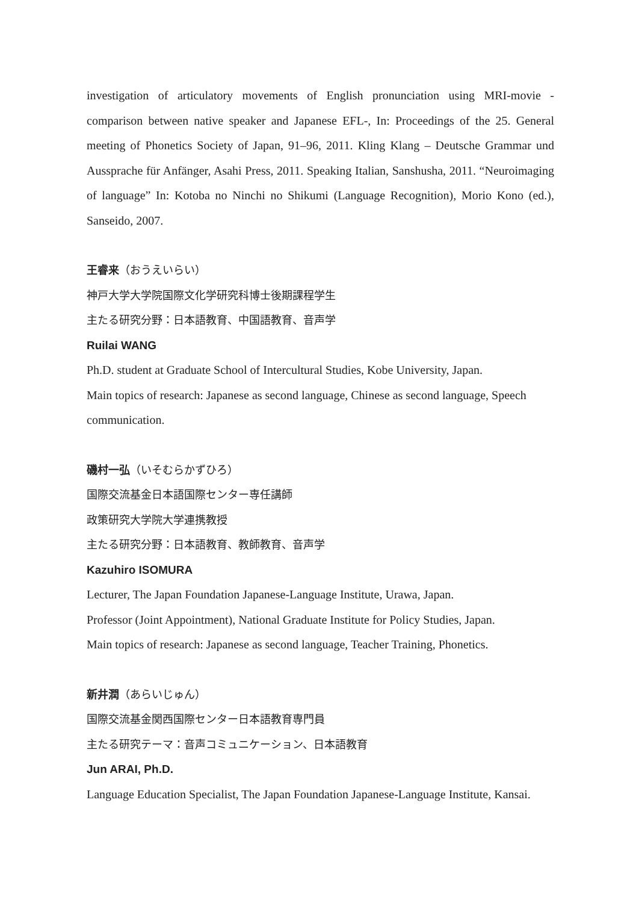investigation of articulatory movements of English pronunciation using MRI-movie - comparison between native speaker and Japanese EFL-, In: Proceedings of the 25. General meeting of Phonetics Society of Japan, 91–96, 2011. Kling Klang – Deutsche Grammar und Aussprache für Anfänger, Asahi Press, 2011. Speaking Italian, Sanshusha, 2011. “Neuroimaging of language” In: Kotoba no Ninchi no Shikumi (Language Recognition), Morio Kono (ed.), Sanseido, 2007.
王睿来（おうえいらい）
神戸大学大学院国際文化学研究科博士後期課程学生
主たる研究分野：日本語教育、中国語教育、音声学
Ruilai WANG
Ph.D. student at Graduate School of Intercultural Studies, Kobe University, Japan.
Main topics of research: Japanese as second language, Chinese as second language, Speech communication.
磯村一弘（いそむらかずひろ）
国際交流基金日本語国際センター専任講師
政策研究大学院大学連携教授
主たる研究分野：日本語教育、教師教育、音声学
Kazuhiro ISOMURA
Lecturer, The Japan Foundation Japanese-Language Institute, Urawa, Japan.
Professor (Joint Appointment), National Graduate Institute for Policy Studies, Japan.
Main topics of research: Japanese as second language, Teacher Training, Phonetics.
新井潤（あらいじゅん）
国際交流基金関西国際センター日本語教育専門員
主たる研究テーマ：音声コミュニケーション、日本語教育
Jun ARAI, Ph.D.
Language Education Specialist, The Japan Foundation Japanese-Language Institute, Kansai.